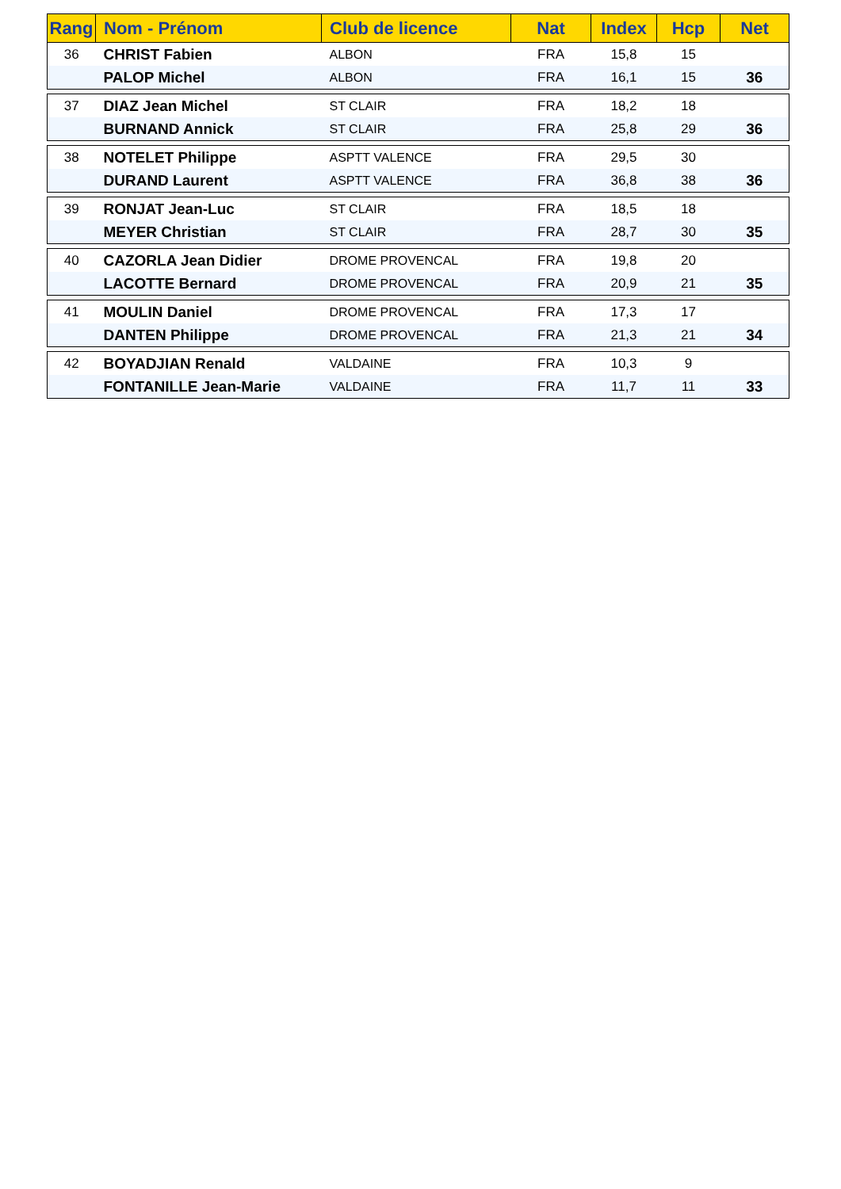| Rang | Nom - Prénom | Club de licence | Nat | Index | Hcp | Net |
| --- | --- | --- | --- | --- | --- | --- |
| 36 | CHRIST Fabien | ALBON | FRA | 15,8 | 15 | |
| | PALOP Michel | ALBON | FRA | 16,1 | 15 | 36 |
| 37 | DIAZ Jean Michel | ST CLAIR | FRA | 18,2 | 18 | |
| | BURNAND Annick | ST CLAIR | FRA | 25,8 | 29 | 36 |
| 38 | NOTELET Philippe | ASPTT VALENCE | FRA | 29,5 | 30 | |
| | DURAND Laurent | ASPTT VALENCE | FRA | 36,8 | 38 | 36 |
| 39 | RONJAT Jean-Luc | ST CLAIR | FRA | 18,5 | 18 | |
| | MEYER Christian | ST CLAIR | FRA | 28,7 | 30 | 35 |
| 40 | CAZORLA Jean Didier | DROME PROVENCAL | FRA | 19,8 | 20 | |
| | LACOTTE Bernard | DROME PROVENCAL | FRA | 20,9 | 21 | 35 |
| 41 | MOULIN Daniel | DROME PROVENCAL | FRA | 17,3 | 17 | |
| | DANTEN Philippe | DROME PROVENCAL | FRA | 21,3 | 21 | 34 |
| 42 | BOYADJIAN Renald | VALDAINE | FRA | 10,3 | 9 | |
| | FONTANILLE Jean-Marie | VALDAINE | FRA | 11,7 | 11 | 33 |